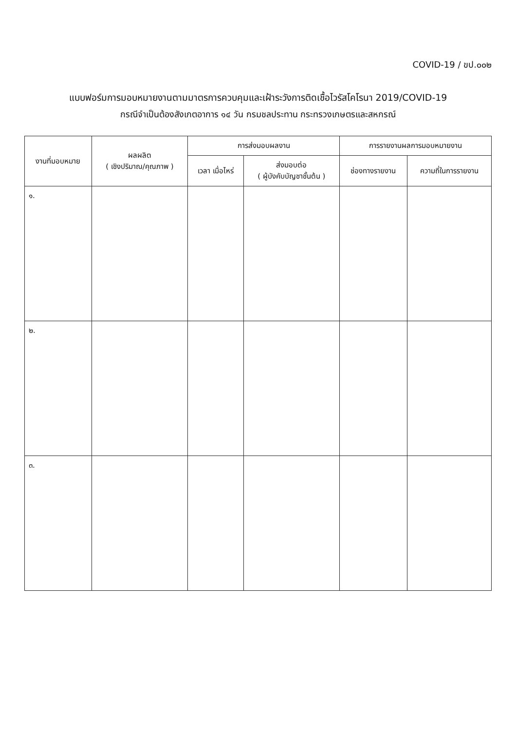COVID-19 / ขป.๐๐๒
แบบฟอร์มการมอบหมายงานตามมาตรการควบคุมและเฝ้าระวังการติดเชื้อไวรัสโคโรนา 2019/COVID-19
กรณีจำเป็นต้องสังเกตอาการ ๑๔ วัน กรมชลประทาน กระทรวงเกษตรและสหกรณ์
| งานที่มอบหมาย | ผลผลิต ( เชิงปริมาณ/คุณภาพ ) | การส่งมอบผลงาน | | การรายงานผลการมอบหมายงาน | |
| --- | --- | --- | --- | --- | --- |
| | | เวลา เมื่อไหร่ | ส่งมอบต่อ ( ผู้บังคับบัญชาชั้นต้น ) | ช่องทางรายงาน | ความถี่ในการรายงาน |
| ๑. | | | | | |
| ๒. | | | | | |
| ๓. | | | | | |